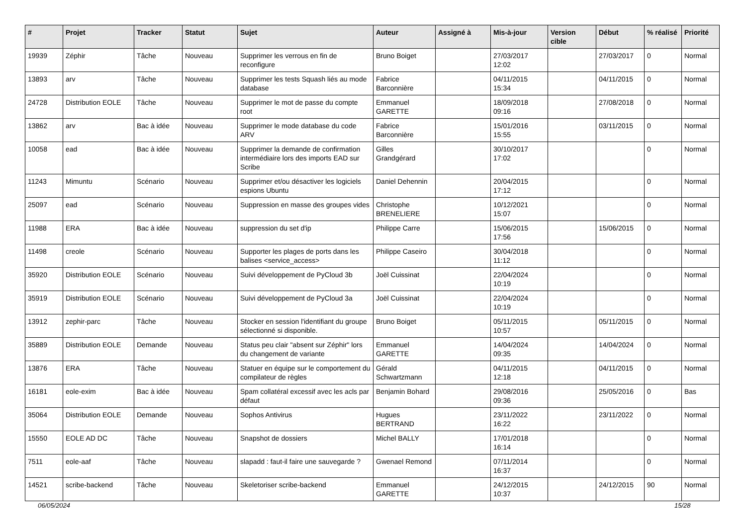| # | Projet | Tracker | Statut | Sujet | Auteur | Assigné à | Mis-à-jour | Version cible | Début | % réalisé | Priorité |
| --- | --- | --- | --- | --- | --- | --- | --- | --- | --- | --- | --- |
| 19939 | Zéphir | Tâche | Nouveau | Supprimer les verrous en fin de reconfigure | Bruno Boiget | | 27/03/2017 12:02 | | 27/03/2017 | 0 | Normal |
| 13893 | arv | Tâche | Nouveau | Supprimer les tests Squash liés au mode database | Fabrice Barconnière | | 04/11/2015 15:34 | | 04/11/2015 | 0 | Normal |
| 24728 | Distribution EOLE | Tâche | Nouveau | Supprimer le mot de passe du compte root | Emmanuel GARETTE | | 18/09/2018 09:16 | | 27/08/2018 | 0 | Normal |
| 13862 | arv | Bac à idée | Nouveau | Supprimer le mode database du code ARV | Fabrice Barconnière | | 15/01/2016 15:55 | | 03/11/2015 | 0 | Normal |
| 10058 | ead | Bac à idée | Nouveau | Supprimer la demande de confirmation intermédiaire lors des imports EAD sur Scribe | Gilles Grandgérard | | 30/10/2017 17:02 | | | 0 | Normal |
| 11243 | Mimuntu | Scénario | Nouveau | Supprimer et/ou désactiver les logiciels espions Ubuntu | Daniel Dehennin | | 20/04/2015 17:12 | | | 0 | Normal |
| 25097 | ead | Scénario | Nouveau | Suppression en masse des groupes vides | Christophe BRENELIERE | | 10/12/2021 15:07 | | | 0 | Normal |
| 11988 | ERA | Bac à idée | Nouveau | suppression du set d'ip | Philippe Carre | | 15/06/2015 17:56 | | 15/06/2015 | 0 | Normal |
| 11498 | creole | Scénario | Nouveau | Supporter les plages de ports dans les balises <service_access> | Philippe Caseiro | | 30/04/2018 11:12 | | | 0 | Normal |
| 35920 | Distribution EOLE | Scénario | Nouveau | Suivi développement de PyCloud 3b | Joël Cuissinat | | 22/04/2024 10:19 | | | 0 | Normal |
| 35919 | Distribution EOLE | Scénario | Nouveau | Suivi développement de PyCloud 3a | Joël Cuissinat | | 22/04/2024 10:19 | | | 0 | Normal |
| 13912 | zephir-parc | Tâche | Nouveau | Stocker en session l'identifiant du groupe sélectionné si disponible. | Bruno Boiget | | 05/11/2015 10:57 | | 05/11/2015 | 0 | Normal |
| 35889 | Distribution EOLE | Demande | Nouveau | Status peu clair "absent sur Zéphir" lors du changement de variante | Emmanuel GARETTE | | 14/04/2024 09:35 | | 14/04/2024 | 0 | Normal |
| 13876 | ERA | Tâche | Nouveau | Statuer en équipe sur le comportement du compilateur de règles | Gérald Schwartzmann | | 04/11/2015 12:18 | | 04/11/2015 | 0 | Normal |
| 16181 | eole-exim | Bac à idée | Nouveau | Spam collatéral excessif avec les acls par défaut | Benjamin Bohard | | 29/08/2016 09:36 | | 25/05/2016 | 0 | Bas |
| 35064 | Distribution EOLE | Demande | Nouveau | Sophos Antivirus | Hugues BERTRAND | | 23/11/2022 16:22 | | 23/11/2022 | 0 | Normal |
| 15550 | EOLE AD DC | Tâche | Nouveau | Snapshot de dossiers | Michel BALLY | | 17/01/2018 16:14 | | | 0 | Normal |
| 7511 | eole-aaf | Tâche | Nouveau | slapadd : faut-il faire une sauvegarde ? | Gwenael Remond | | 07/11/2014 16:37 | | | 0 | Normal |
| 14521 | scribe-backend | Tâche | Nouveau | Skeletoriser scribe-backend | Emmanuel GARETTE | | 24/12/2015 10:37 | | 24/12/2015 | 90 | Normal |
06/05/2024 15/28